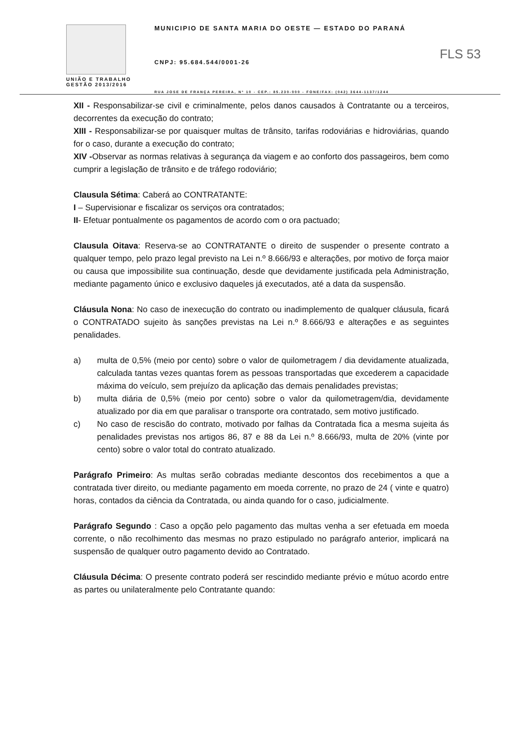UNIÃO E TRABALHO
GESTÃO 2013/2016
MUNICIPIO DE SANTA MARIA DO OESTE — ESTADO DO PARANÁ
CNPJ: 95.684.544/0001-26
RUA JOSE DE FRANÇA PEREIRA, Nº 10 - CEP.: 85.230-000 - FONE/FAX: (042) 3644-1137/1244
FLS 53
XII - Responsabilizar-se civil e criminalmente, pelos danos causados à Contratante ou a terceiros, decorrentes da execução do contrato;
XIII - Responsabilizar-se por quaisquer multas de trânsito, tarifas rodoviárias e hidroviárias, quando for o caso, durante a execução do contrato;
XIV -Observar as normas relativas à segurança da viagem e ao conforto dos passageiros, bem como cumprir a legislação de trânsito e de tráfego rodoviário;
Clausula Sétima: Caberá ao CONTRATANTE:
I – Supervisionar e fiscalizar os serviços ora contratados;
II- Efetuar pontualmente os pagamentos de acordo com o ora pactuado;
Clausula Oitava: Reserva-se ao CONTRATANTE o direito de suspender o presente contrato a qualquer tempo, pelo prazo legal previsto na Lei n.º 8.666/93 e alterações, por motivo de força maior ou causa que impossibilite sua continuação, desde que devidamente justificada pela Administração, mediante pagamento único e exclusivo daqueles já executados, até a data da suspensão.
Cláusula Nona: No caso de inexecução do contrato ou inadimplemento de qualquer cláusula, ficará o CONTRATADO sujeito às sanções previstas na Lei n.º 8.666/93 e alterações e as seguintes penalidades.
a) multa de 0,5% (meio por cento) sobre o valor de quilometragem / dia devidamente atualizada, calculada tantas vezes quantas forem as pessoas transportadas que excederem a capacidade máxima do veículo, sem prejuízo da aplicação das demais penalidades previstas;
b) multa diária de 0,5% (meio por cento) sobre o valor da quilometragem/dia, devidamente atualizado por dia em que paralisar o transporte ora contratado, sem motivo justificado.
c) No caso de rescisão do contrato, motivado por falhas da Contratada fica a mesma sujeita ás penalidades previstas nos artigos 86, 87 e 88 da Lei n.º 8.666/93, multa de 20% (vinte por cento) sobre o valor total do contrato atualizado.
Parágrafo Primeiro: As multas serão cobradas mediante descontos dos recebimentos a que a contratada tiver direito, ou mediante pagamento em moeda corrente, no prazo de 24 ( vinte e quatro) horas, contados da ciência da Contratada, ou ainda quando for o caso, judicialmente.
Parágrafo Segundo : Caso a opção pelo pagamento das multas venha a ser efetuada em moeda corrente, o não recolhimento das mesmas no prazo estipulado no parágrafo anterior, implicará na suspensão de qualquer outro pagamento devido ao Contratado.
Cláusula Décima: O presente contrato poderá ser rescindido mediante prévio e mútuo acordo entre as partes ou unilateralmente pelo Contratante quando: